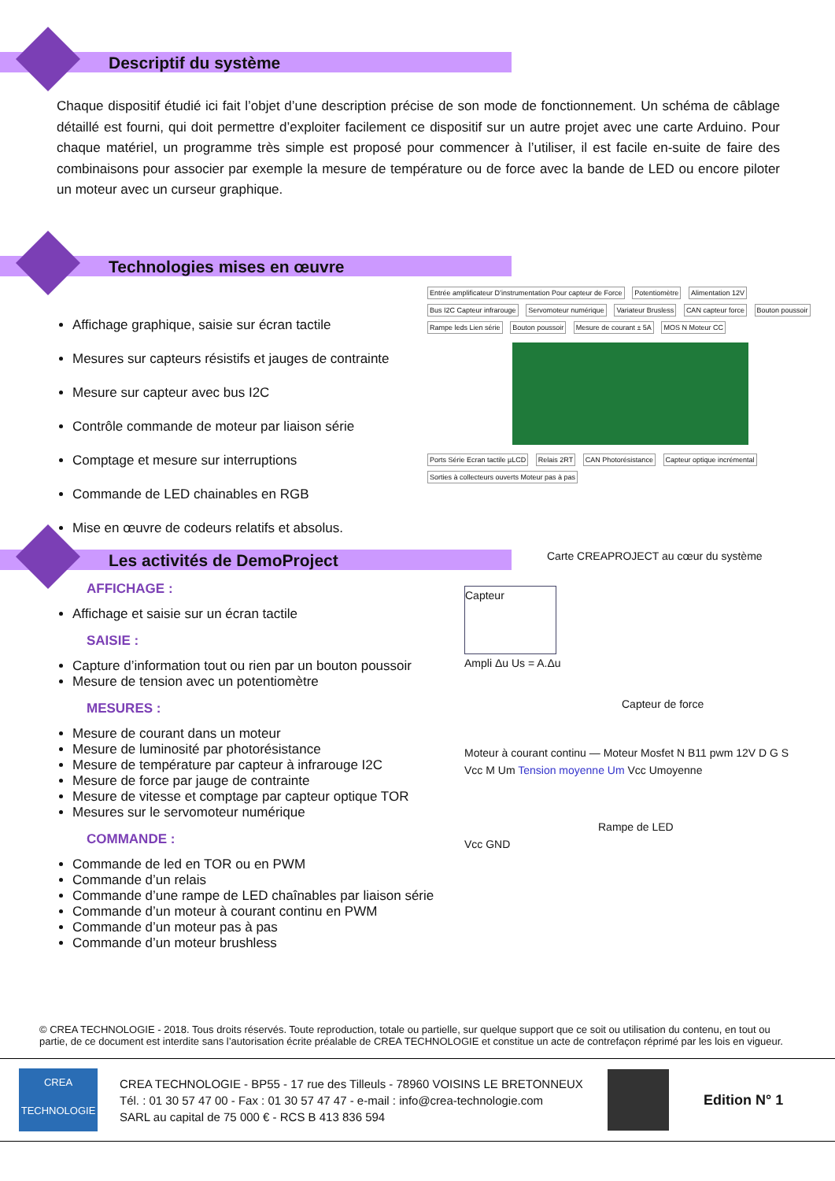Descriptif du système
Chaque dispositif étudié ici fait l’objet d’une description précise de son mode de fonctionnement. Un schéma de câblage détaillé est fourni, qui doit permettre d’exploiter facilement ce dispositif sur un autre projet avec une carte Arduino. Pour chaque matériel, un programme très simple est proposé pour commencer à l’utiliser, il est facile en-suite de faire des combinaisons pour associer par exemple la mesure de température ou de force avec la bande de LED ou encore piloter un moteur avec un curseur graphique.
Technologies mises en œuvre
Affichage graphique, saisie sur écran tactile
Mesures sur capteurs résistifs et jauges de contrainte
Mesure sur capteur avec bus I2C
Contrôle commande de moteur par liaison série
Comptage et mesure sur interruptions
Commande de LED chainables en RGB
Mise en œuvre de codeurs relatifs et absolus.
Entrée amplificateur D’instrumentation Pour capteur de Force Potentiomètre Alimentation 12V Bus I2C Capteur infrarouge Servomoteur numérique Variateur Brusless CAN capteur force Bouton poussoir Rampe leds Lien série Bouton poussoir Mesure de courant ± 5A MOS N Moteur CC Ports Série Ecran tactile µLCD Relais 2RT CAN Photorésistance Capteur optique incrémental Sorties à collecteurs ouverts Moteur pas à pas
Les activités de DemoProject
Carte CREAPROJECT au cœur du système
AFFICHAGE :
Affichage et saisie sur un écran tactile
SAISIE :
Capture d’information tout ou rien par un bouton poussoir
Mesure de tension avec un potentiomètre
MESURES :
Mesure de courant dans un moteur
Mesure de luminosité par photorésistance
Mesure de température par capteur à infrarouge I2C
Mesure de force par jauge de contrainte
Mesure de vitesse et comptage par capteur optique TOR
Mesures sur le servomoteur numérique
COMMANDE :
Commande de led en TOR ou en PWM
Commande d’un relais
Commande d’une rampe de LED chaînables par liaison série
Commande d’un moteur à courant continu en PWM
Commande d’un moteur pas à pas
Commande d’un moteur brushless
Capteur
Ampli Δu Us = A.Δu
Capteur de force
Moteur à courant continu — Moteur Mosfet N B11 pwm 12V D G S
Vcc M Um Tension moyenne Um Vcc Umoyenne
Rampe de LED
Vcc GND
© CREA TECHNOLOGIE - 2018. Tous droits réservés. Toute reproduction, totale ou partielle, sur quelque support que ce soit ou utilisation du contenu, en tout ou partie, de ce document est interdite sans l’autorisation écrite préalable de CREA TECHNOLOGIE et constitue un acte de contrefaçon réprimé par les lois en vigueur.
CREA
TECHNOLOGIE
CREA TECHNOLOGIE - BP55 - 17 rue des Tilleuls - 78960 VOISINS LE BRETONNEUX
Tél. : 01 30 57 47 00 - Fax : 01 30 57 47 47 - e-mail : info@crea-technologie.com
SARL au capital de 75 000 € - RCS B 413 836 594
Edition N° 1